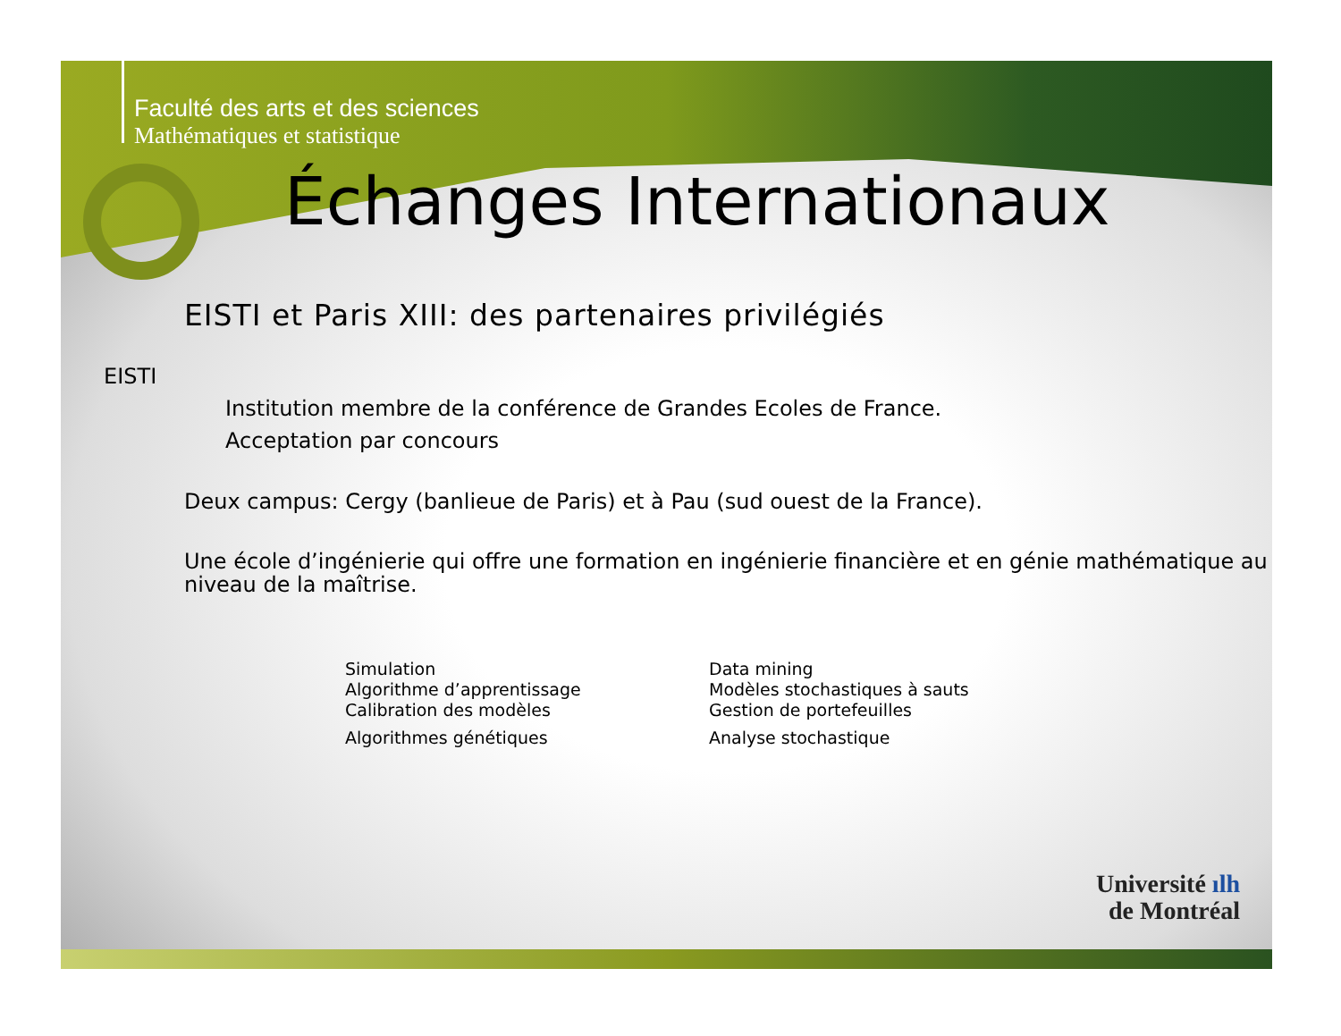Faculté des arts et des sciences
Mathématiques et statistique
Échanges Internationaux
EISTI et Paris XIII: des partenaires privilégiés
EISTI
Institution membre de la conférence de Grandes Ecoles de France.
Acceptation par concours
Deux campus: Cergy (banlieue de Paris) et à Pau (sud ouest de la France).
Une école d’ingénierie qui offre une formation en ingénierie financière et en génie mathématique au niveau de la maîtrise.
Simulation
Algorithme d’apprentissage
Calibration des modèles
Algorithmes génétiques
Data mining
Modèles stochastiques à sauts
Gestion de portefeuilles
Analyse stochastique
Université ılh
de Montréal